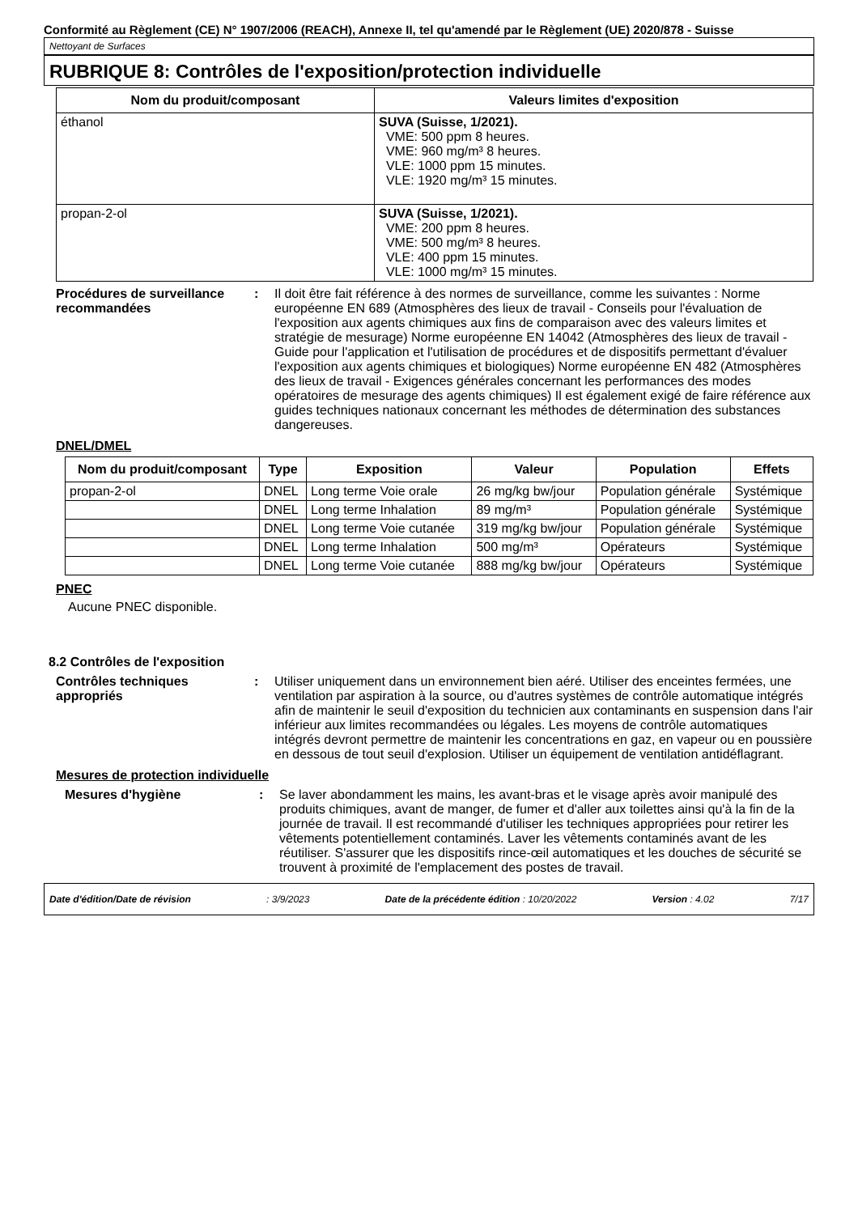Conformité au Règlement (CE) N° 1907/2006 (REACH), Annexe II, tel qu'amendé par le Règlement (UE) 2020/878 - Suisse
Nettoyant de Surfaces
RUBRIQUE 8: Contrôles de l'exposition/protection individuelle
| Nom du produit/composant | Valeurs limites d'exposition |
| --- | --- |
| éthanol | SUVA (Suisse, 1/2021). VME: 500 ppm 8 heures. VME: 960 mg/m³ 8 heures. VLE: 1000 ppm 15 minutes. VLE: 1920 mg/m³ 15 minutes. |
| propan-2-ol | SUVA (Suisse, 1/2021). VME: 200 ppm 8 heures. VME: 500 mg/m³ 8 heures. VLE: 400 ppm 15 minutes. VLE: 1000 mg/m³ 15 minutes. |
Procédures de surveillance recommandées
: Il doit être fait référence à des normes de surveillance, comme les suivantes : Norme européenne EN 689 (Atmosphères des lieux de travail - Conseils pour l'évaluation de l'exposition aux agents chimiques aux fins de comparaison avec des valeurs limites et stratégie de mesurage) Norme européenne EN 14042 (Atmosphères des lieux de travail - Guide pour l'application et l'utilisation de procédures et de dispositifs permettant d'évaluer l'exposition aux agents chimiques et biologiques) Norme européenne EN 482 (Atmosphères des lieux de travail - Exigences générales concernant les performances des modes opératoires de mesurage des agents chimiques) Il est également exigé de faire référence aux guides techniques nationaux concernant les méthodes de détermination des substances dangereuses.
DNEL/DMEL
| Nom du produit/composant | Type | Exposition | Valeur | Population | Effets |
| --- | --- | --- | --- | --- | --- |
| propan-2-ol | DNEL | Long terme Voie orale | 26 mg/kg bw/jour | Population générale | Systémique |
| | DNEL | Long terme Inhalation | 89 mg/m³ | Population générale | Systémique |
| | DNEL | Long terme Voie cutanée | 319 mg/kg bw/jour | Population générale | Systémique |
| | DNEL | Long terme Inhalation | 500 mg/m³ | Opérateurs | Systémique |
| | DNEL | Long terme Voie cutanée | 888 mg/kg bw/jour | Opérateurs | Systémique |
PNEC
Aucune PNEC disponible.
8.2 Contrôles de l'exposition
Contrôles techniques appropriés
: Utiliser uniquement dans un environnement bien aéré. Utiliser des enceintes fermées, une ventilation par aspiration à la source, ou d'autres systèmes de contrôle automatique intégrés afin de maintenir le seuil d'exposition du technicien aux contaminants en suspension dans l'air inférieur aux limites recommandées ou légales. Les moyens de contrôle automatiques intégrés devront permettre de maintenir les concentrations en gaz, en vapeur ou en poussière en dessous de tout seuil d'explosion. Utiliser un équipement de ventilation antidéflagrant.
Mesures de protection individuelle
Mesures d'hygiène : Se laver abondamment les mains, les avant-bras et le visage après avoir manipulé des produits chimiques, avant de manger, de fumer et d'aller aux toilettes ainsi qu'à la fin de la journée de travail. Il est recommandé d'utiliser les techniques appropriées pour retirer les vêtements potentiellement contaminés. Laver les vêtements contaminés avant de les réutiliser. S'assurer que les dispositifs rince-œil automatiques et les douches de sécurité se trouvent à proximité de l'emplacement des postes de travail.
Date d'édition/Date de révision: 3/9/2023 Date de la précédente édition : 10/20/2022 Version : 4.02 7/17